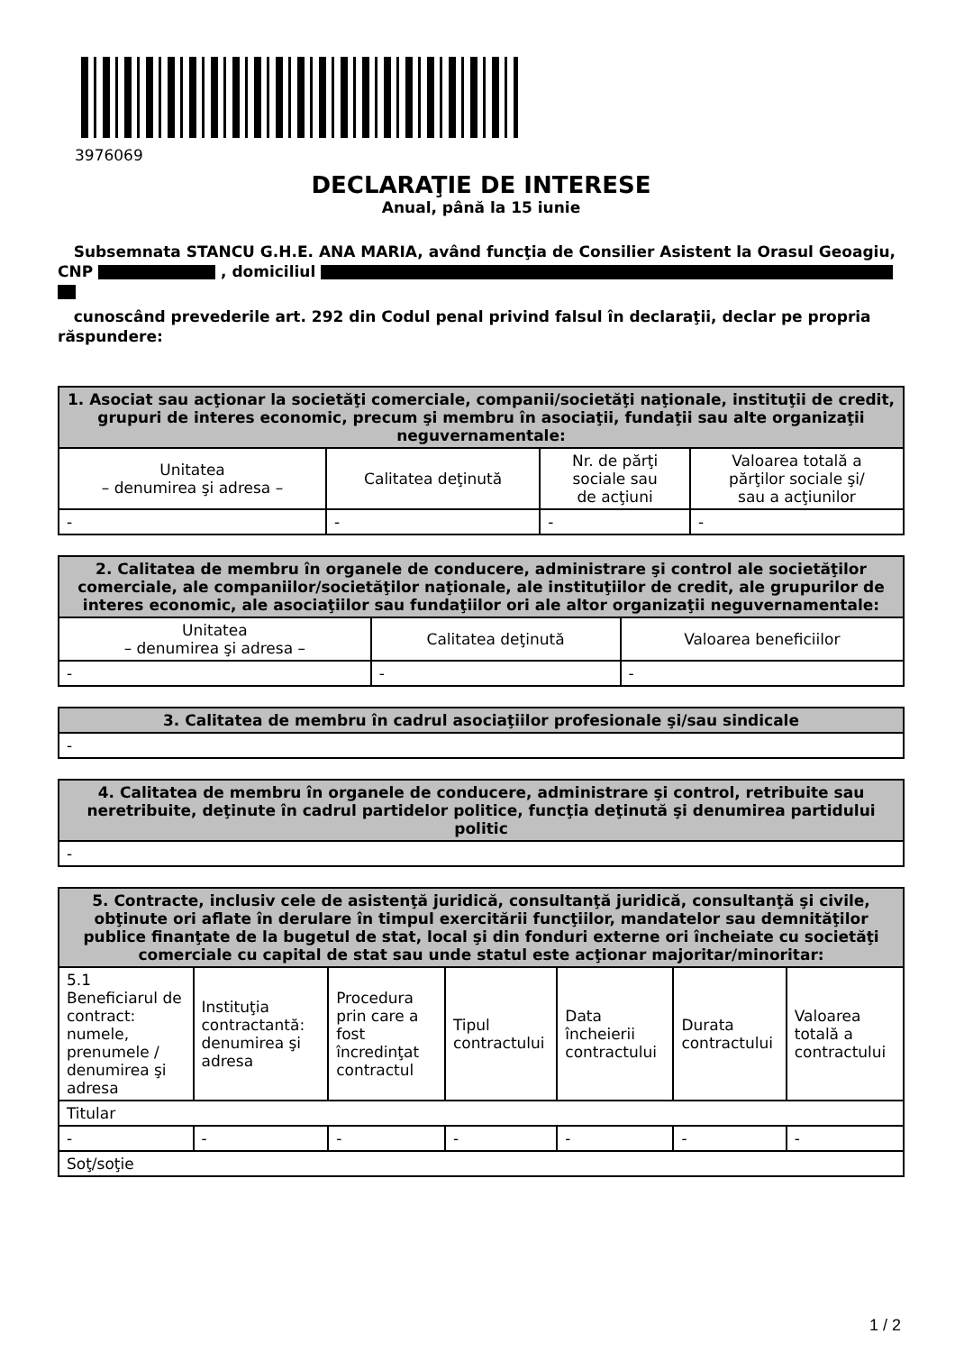3976069
DECLARAŢIE DE INTERESE
Anual, până la 15 iunie
Subsemnata STANCU G.H.E. ANA MARIA, având funcţia de Consilier Asistent la Orasul Geoagiu, CNP , domiciliul
cunoscând prevederile art. 292 din Codul penal privind falsul în declaraţii, declar pe propria răspundere:
| 1. Asociat sau acţionar la societăţi comerciale, companii/societăţi naţionale, instituţii de credit, grupuri de interes economic, precum şi membru în asociaţii, fundaţii sau alte organizaţii neguvernamentale: | | | |
| --- | --- | --- | --- |
| Unitatea – denumirea şi adresa – | Calitatea deţinută | Nr. de părţi sociale sau de acţiuni | Valoarea totală a părţilor sociale şi/ sau a acţiunilor |
| - | - | - | - |
| 2. Calitatea de membru în organele de conducere, administrare şi control ale societăţilor comerciale, ale companiilor/societăţilor naţionale, ale instituţiilor de credit, ale grupurilor de interes economic, ale asociaţiilor sau fundaţiilor ori ale altor organizaţii neguvernamentale: | | |
| --- | --- | --- |
| Unitatea – denumirea şi adresa – | Calitatea deţinută | Valoarea beneficiilor |
| - | - | - |
| 3. Calitatea de membru în cadrul asociaţiilor profesionale şi/sau sindicale |
| --- |
| - |
| 4. Calitatea de membru în organele de conducere, administrare şi control, retribuite sau neretribuite, deţinute în cadrul partidelor politice, funcţia deţinută şi denumirea partidului politic |
| --- |
| - |
| 5. Contracte, inclusiv cele de asistenţă juridică, consultanţă juridică, consultanţă şi civile, obţinute ori aflate în derulare în timpul exercitării funcţiilor, mandatelor sau demnităţilor publice finanţate de la bugetul de stat, local şi din fonduri externe ori încheiate cu societăţi comerciale cu capital de stat sau unde statul este acţionar majoritar/minoritar: | | | | | | |
| --- | --- | --- | --- | --- | --- | --- |
| 5.1 Beneficiarul de contract: numele, prenumele / denumirea şi adresa | Instituţia contractantă: denumirea şi adresa | Procedura prin care a fost încredinţat contractul | Tipul contractului | Data încheierii contractului | Durata contractului | Valoarea totală a contractului |
| Titular | | | | | | |
| - | - | - | - | - | - | - |
| Soţ/soţie | | | | | | |
1 / 2